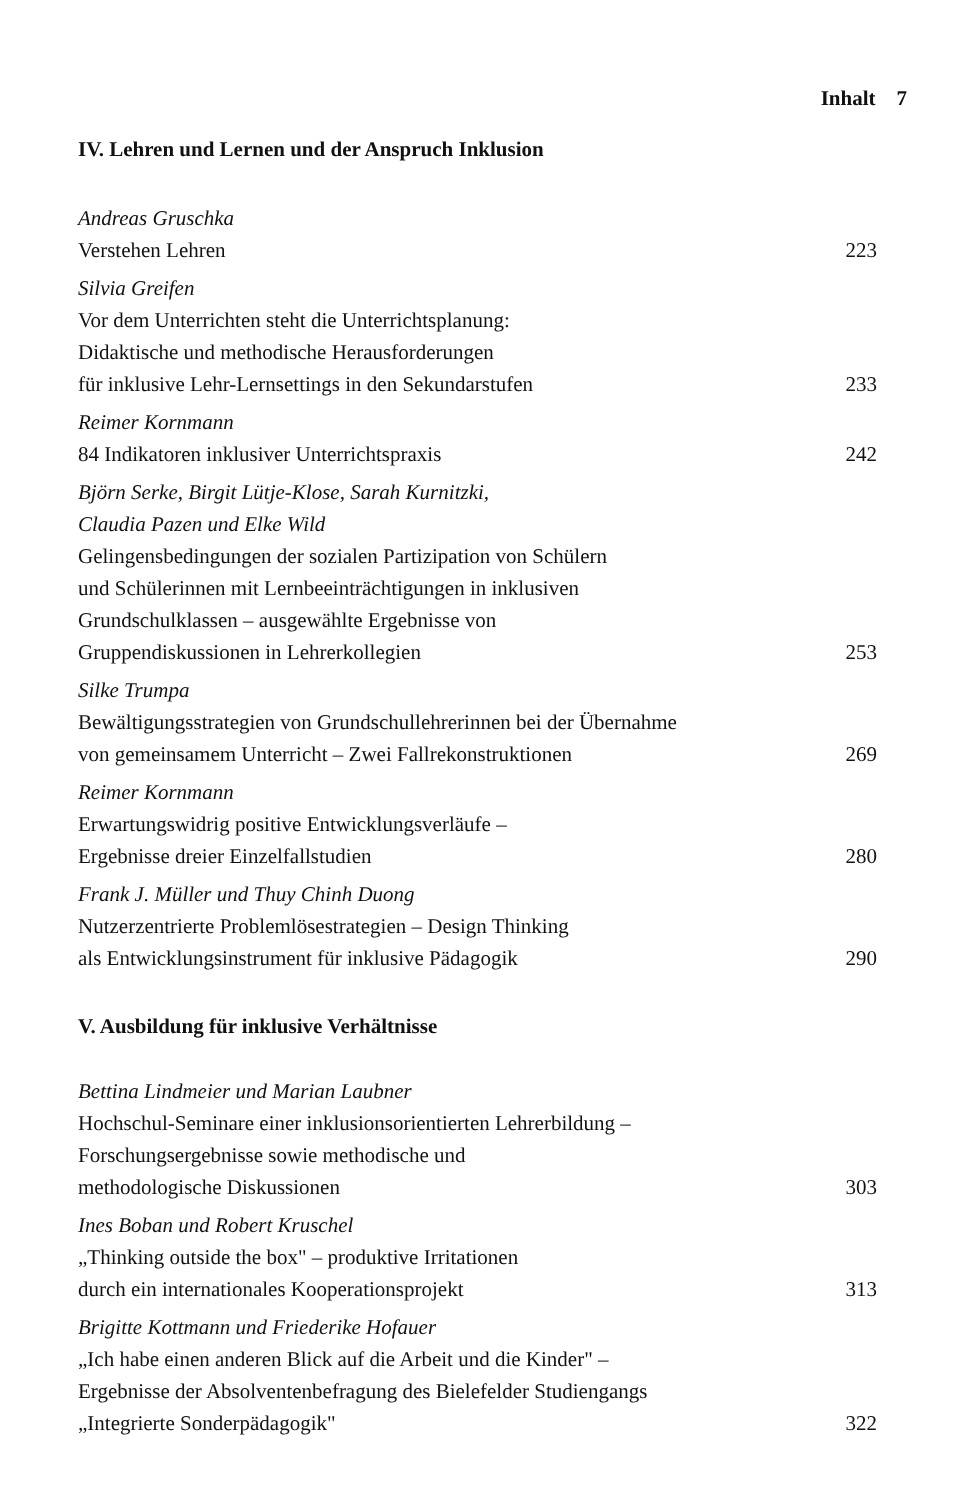Inhalt 7
IV. Lehren und Lernen und der Anspruch Inklusion
Andreas Gruschka
Verstehen Lehren
223
Silvia Greifen
Vor dem Unterrichten steht die Unterrichtsplanung:
Didaktische und methodische Herausforderungen
für inklusive Lehr-Lernsettings in den Sekundarstufen
233
Reimer Kornmann
84 Indikatoren inklusiver Unterrichtspraxis
242
Björn Serke, Birgit Lütje-Klose, Sarah Kurnitzki,
Claudia Pazen und Elke Wild
Gelingensbedingungen der sozialen Partizipation von Schülern
und Schülerinnen mit Lernbeeinträchtigungen in inklusiven
Grundschulklassen – ausgewählte Ergebnisse von
Gruppendiskussionen in Lehrerkollegien
253
Silke Trumpa
Bewältigungsstrategien von Grundschullehrerinnen bei der Übernahme
von gemeinsamem Unterricht – Zwei Fallrekonstruktionen
269
Reimer Kornmann
Erwartungswidrig positive Entwicklungsverläufe –
Ergebnisse dreier Einzelfallstudien
280
Frank J. Müller und Thuy Chinh Duong
Nutzerzentrierte Problemlösestrategien – Design Thinking
als Entwicklungsinstrument für inklusive Pädagogik
290
V. Ausbildung für inklusive Verhältnisse
Bettina Lindmeier und Marian Laubner
Hochschul-Seminare einer inklusionsorientierten Lehrerbildung –
Forschungsergebnisse sowie methodische und
methodologische Diskussionen
303
Ines Boban und Robert Kruschel
„Thinking outside the box" – produktive Irritationen
durch ein internationales Kooperationsprojekt
313
Brigitte Kottmann und Friederike Hofauer
„Ich habe einen anderen Blick auf die Arbeit und die Kinder" –
Ergebnisse der Absolventenbefragung des Bielefelder Studiengangs
„Integrierte Sonderpädagogik"
322